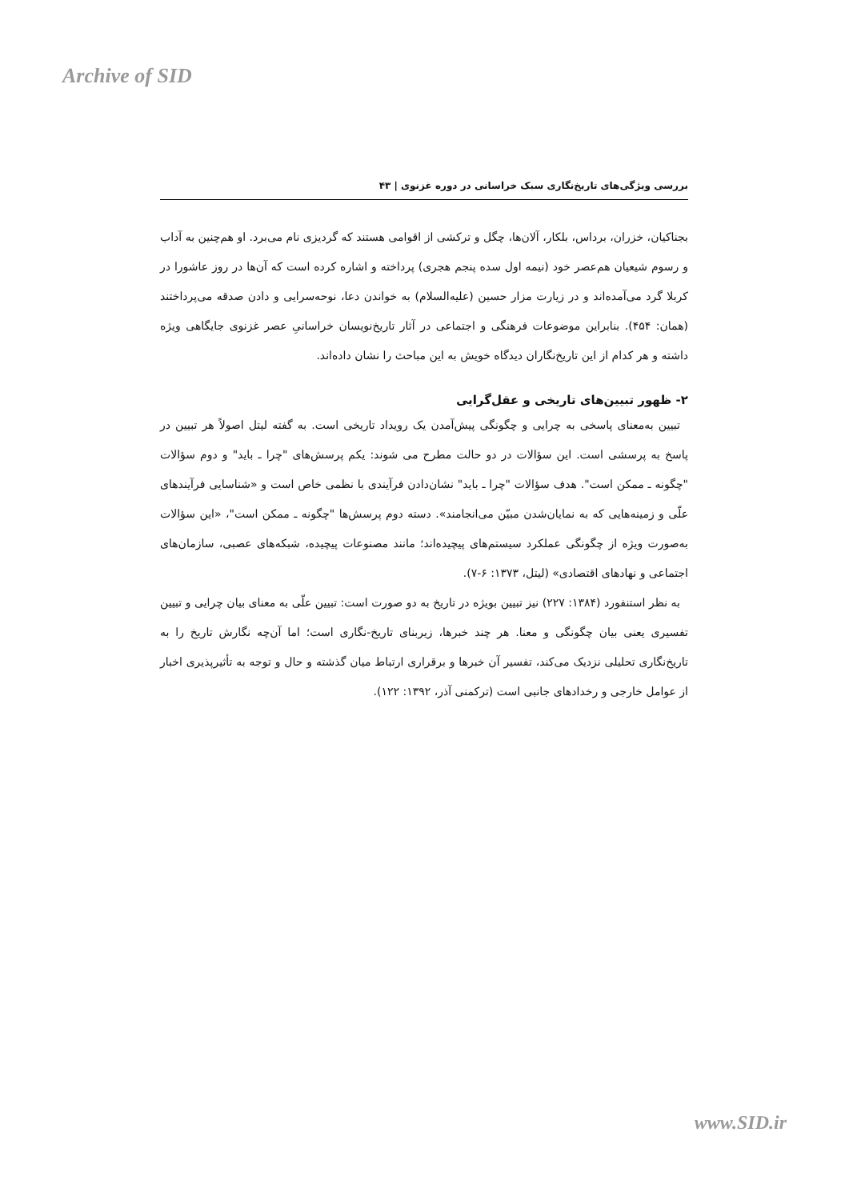Archive of SID
بررسی ویژگی‌های تاریخ‌نگاری سبک خراسانی در دوره غزنوی | ۴۳
بجناکیان، خزران، برداس، بلکار، آلان‌ها، چگل و ترکشی از اقوامی هستند که گردیزی نام می‌برد. او هم‌چنین به آداب و رسوم شیعیان هم‌عصر خود (نیمه اول سده پنجم هجری) پرداخته و اشاره کرده است که آن‌ها در روز عاشورا در کربلا گرد می‌آمده‌اند و در زیارت مزار حسین (علیه‌السلام) به خواندن دعا، نوحه‌سرایی و دادن صدقه می‌پرداختند (همان: ۴۵۴). بنابراین موضوعات فرهنگی و اجتماعی در آثار تاریخ‌نویسان خراسانیِ عصر غزنوی جایگاهی ویژه داشته و هر کدام از این تاریخ‌نگاران دیدگاه خویش به این مباحث را نشان داده‌اند.
۲- ظهور تبیین‌های تاریخی و عقل‌گرایی
تبیین به‌معنای پاسخی به چرایی و چگونگی پیش‌آمدن یک رویداد تاریخی است. به گفته لیتل اصولاً هر تبیین در پاسخ به پرسشی است. این سؤالات در دو حالت مطرح می شوند: یکم پرسش‌های "چرا ـ باید" و دوم سؤالات "چگونه ـ ممکن است". هدف سؤالات "چرا ـ باید" نشان‌دادن فرآیندی با نظمی خاص است و «شناسایی فرآیندهای علّی و زمینه‌هایی که به نمایان‌شدن مبیّن می‌انجامند». دسته دوم پرسش‌ها "چگونه ـ ممکن است"، «این سؤالات به‌صورت ویژه از چگونگی عملکرد سیستم‌های پیچیده‌اند؛ مانند مصنوعات پیچیده، شبکه‌های عصبی، سازمان‌های اجتماعی و نهادهای اقتصادی» (لیتل، ۱۳۷۳: ۶-۷).
به نظر استنفورد (۱۳۸۴: ۲۲۷) نیز تبیین بویژه در تاریخ به دو صورت است: تبیین علّی به معنای بیان چرایی و تبیین تفسیری یعنی بیان چگونگی و معنا. هر چند خبرها، زیربنای تاریخ-نگاری است؛ اما آن‌چه نگارش تاریخ را به تاریخ‌نگاری تحلیلی نزدیک می‌کند، تفسیر آن خبرها و برقراری ارتباط میان گذشته و حال و توجه به تأثیرپذیری اخبار از عوامل خارجی و رخدادهای جانبی است (ترکمنی آذر، ۱۳۹۲: ۱۲۲).
www.SID.ir